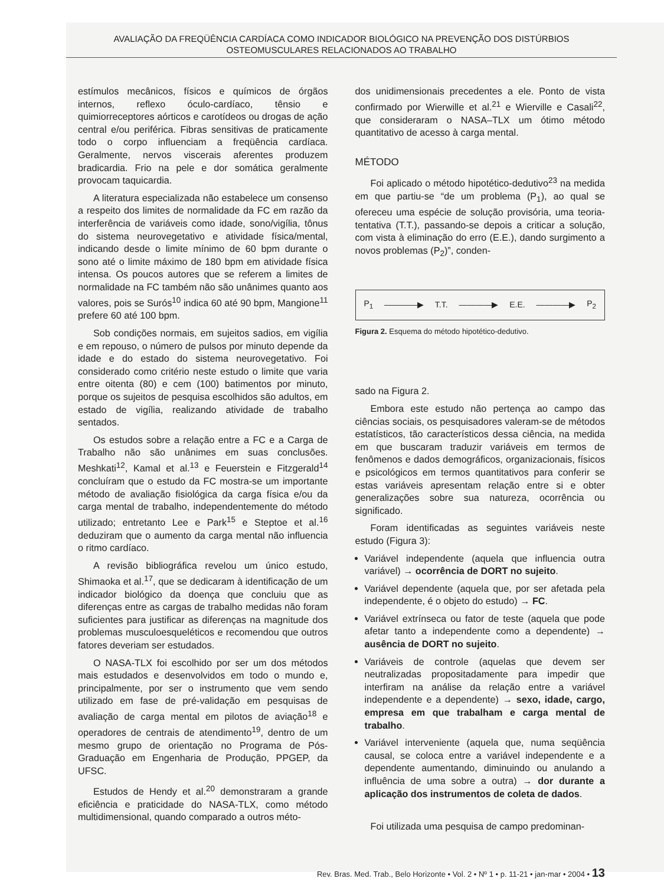AVALIAÇÃO DA FREQÜÊNCIA CARDÍACA COMO INDICADOR BIOLÓGICO NA PREVENÇÃO DOS DISTÚRBIOS
OSTEOMUSCULARES RELACIONADOS AO TRABALHO
estímulos mecânicos, físicos e químicos de órgãos internos, reflexo óculo-cardíaco, tênsio e quimiorreceptores aórticos e carotídeos ou drogas de ação central e/ou periférica. Fibras sensitivas de praticamente todo o corpo influenciam a freqüência cardíaca. Geralmente, nervos viscerais aferentes produzem bradicardia. Frio na pele e dor somática geralmente provocam taquicardia.
A literatura especializada não estabelece um consenso a respeito dos limites de normalidade da FC em razão da interferência de variáveis como idade, sono/vigília, tônus do sistema neurovegetativo e atividade física/mental, indicando desde o limite mínimo de 60 bpm durante o sono até o limite máximo de 180 bpm em atividade física intensa. Os poucos autores que se referem a limites de normalidade na FC também não são unânimes quanto aos valores, pois se Surós<sup>10</sup> indica 60 até 90 bpm, Mangione<sup>11</sup> prefere 60 até 100 bpm.
Sob condições normais, em sujeitos sadios, em vigília e em repouso, o número de pulsos por minuto depende da idade e do estado do sistema neurovegetativo. Foi considerado como critério neste estudo o limite que varia entre oitenta (80) e cem (100) batimentos por minuto, porque os sujeitos de pesquisa escolhidos são adultos, em estado de vigília, realizando atividade de trabalho sentados.
Os estudos sobre a relação entre a FC e a Carga de Trabalho não são unânimes em suas conclusões. Meshkati<sup>12</sup>, Kamal et al.<sup>13</sup> e Feuerstein e Fitzgerald<sup>14</sup> concluíram que o estudo da FC mostra-se um importante método de avaliação fisiológica da carga física e/ou da carga mental de trabalho, independentemente do método utilizado; entretanto Lee e Park<sup>15</sup> e Steptoe et al.<sup>16</sup> deduziram que o aumento da carga mental não influencia o ritmo cardíaco.
A revisão bibliográfica revelou um único estudo, Shimaoka et al.<sup>17</sup>, que se dedicaram à identificação de um indicador biológico da doença que concluiu que as diferenças entre as cargas de trabalho medidas não foram suficientes para justificar as diferenças na magnitude dos problemas musculoesqueléticos e recomendou que outros fatores deveriam ser estudados.
O NASA-TLX foi escolhido por ser um dos métodos mais estudados e desenvolvidos em todo o mundo e, principalmente, por ser o instrumento que vem sendo utilizado em fase de pré-validação em pesquisas de avaliação de carga mental em pilotos de aviação<sup>18</sup> e operadores de centrais de atendimento<sup>19</sup>, dentro de um mesmo grupo de orientação no Programa de Pós-Graduação em Engenharia de Produção, PPGEP, da UFSC.
Estudos de Hendy et al.<sup>20</sup> demonstraram a grande eficiência e praticidade do NASA-TLX, como método multidimensional, quando comparado a outros méto-
dos unidimensionais precedentes a ele. Ponto de vista confirmado por Wierwille et al.<sup>21</sup> e Wierville e Casali<sup>22</sup>, que consideraram o NASA–TLX um ótimo método quantitativo de acesso à carga mental.
MÉTODO
Foi aplicado o método hipotético-dedutivo<sup>23</sup> na medida em que partiu-se “de um problema (P<sub>1</sub>), ao qual se ofereceu uma espécie de solução provisória, uma teoria-tentativa (T.T.), passando-se depois a criticar a solução, com vista à eliminação do erro (E.E.), dando surgimento a novos problemas (P<sub>2</sub>)”, conden-
P<sub>1</sub> ――――▶ T.T. ――――▶ E.E. ――――▶ P<sub>2</sub>
Figura 2. Esquema do método hipotético-dedutivo.
sado na Figura 2.
Embora este estudo não pertença ao campo das ciências sociais, os pesquisadores valeram-se de métodos estatísticos, tão característicos dessa ciência, na medida em que buscaram traduzir variáveis em termos de fenômenos e dados demográficos, organizacionais, físicos e psicológicos em termos quantitativos para conferir se estas variáveis apresentam relação entre si e obter generalizações sobre sua natureza, ocorrência ou significado.
Foram identificadas as seguintes variáveis neste estudo (Figura 3):
Variável independente (aquela que influencia outra variável) → ocorrência de DORT no sujeito.
Variável dependente (aquela que, por ser afetada pela independente, é o objeto do estudo) → FC.
Variável extrínseca ou fator de teste (aquela que pode afetar tanto a independente como a dependente) → ausência de DORT no sujeito.
Variáveis de controle (aquelas que devem ser neutralizadas propositadamente para impedir que interfiram na análise da relação entre a variável independente e a dependente) → sexo, idade, cargo, empresa em que trabalham e carga mental de trabalho.
Variável interveniente (aquela que, numa seqüência causal, se coloca entre a variável independente e a dependente aumentando, diminuindo ou anulando a influência de uma sobre a outra) → dor durante a aplicação dos instrumentos de coleta de dados.
Foi utilizada uma pesquisa de campo predominan-
Rev. Bras. Med. Trab., Belo Horizonte • Vol. 2 • Nº 1 • p. 11-21 • jan-mar • 2004 • 13